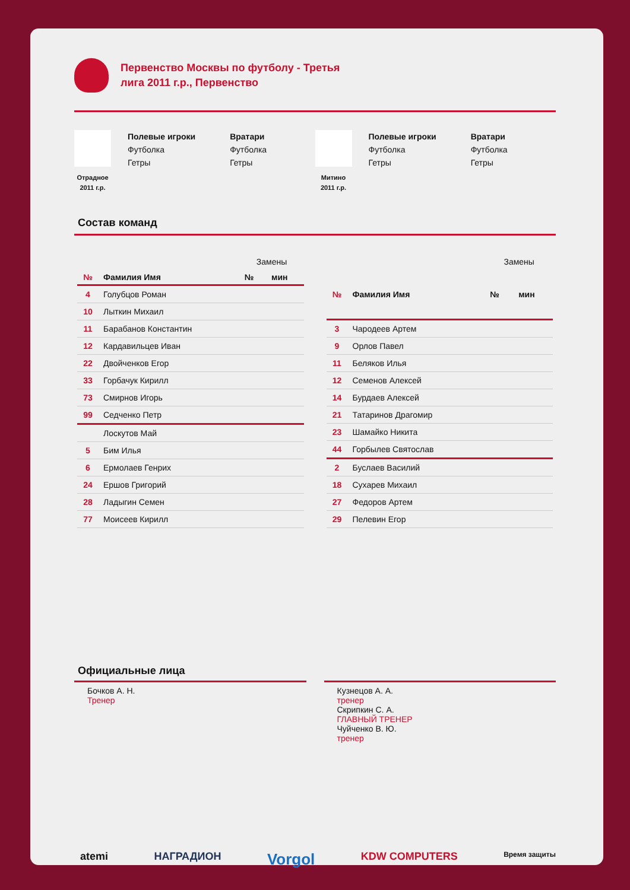Первенство Москвы по футболу - Третья лига 2011 г.р., Первенство
Отрадное
2011 г.р.
Полевые игроки
Футболка
Гетры
Вратари
Футболка
Гетры
Митино
2011 г.р.
Полевые игроки
Футболка
Гетры
Вратари
Футболка
Гетры
Состав команд
| | | Замены | |
| № | Фамилия Имя | № | мин |
| 4 | Голубцов Роман | | |
| 10 | Лыткин Михаил | | |
| 11 | Барабанов Константин | | |
| 12 | Кардавильцев Иван | | |
| 22 | Двойченков Егор | | |
| 33 | Горбачук Кирилл | | |
| 73 | Смирнов Игорь | | |
| 99 | Седченко Петр | | |
| | Лоскутов Май | | |
| 5 | Бим Илья | | |
| 6 | Ермолаев Генрих | | |
| 24 | Ершов Григорий | | |
| 28 | Ладыгин Семен | | |
| 77 | Моисеев Кирилл | | |
| | | Замены | |
| № | Фамилия Имя | № | мин |
| 3 | Чародеев Артем | | |
| 9 | Орлов Павел | | |
| 11 | Беляков Илья | | |
| 12 | Семенов Алексей | | |
| 14 | Бурдаев Алексей | | |
| 21 | Татаринов Драгомир | | |
| 23 | Шамайко Никита | | |
| 44 | Горбылев Святослав | | |
| 2 | Буслаев Василий | | |
| 18 | Сухарев Михаил | | |
| 27 | Федоров Артем | | |
| 29 | Пелевин Егор | | |
Официальные лица
Бочков А. Н.
Тренер
Кузнецов А. А.
тренер
Скрипкин С. А.
ГЛАВНЫЙ ТРЕНЕР
Чуйченко В. Ю.
тренер
atemi НАГРАДИОН Vorgol KDW COMPUTERS Время защиты